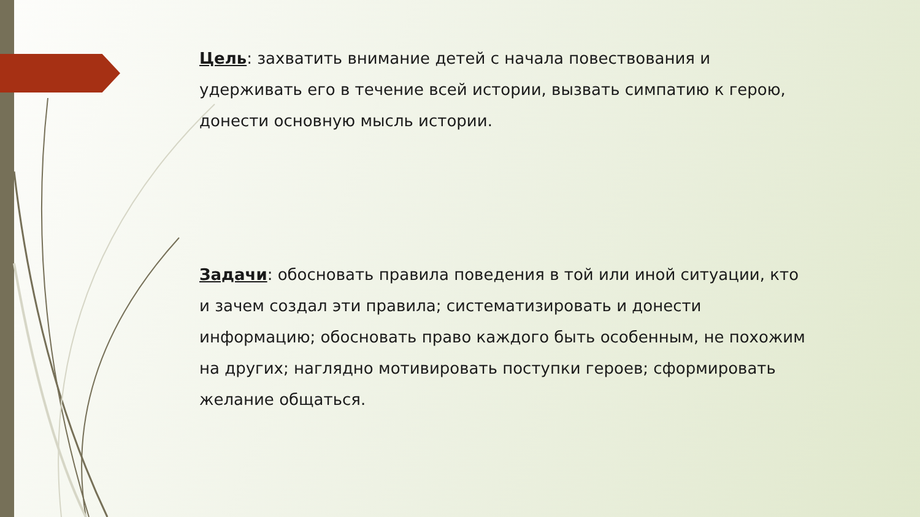Цель: захватить внимание детей с начала повествования и удерживать его в течение всей истории, вызвать симпатию к герою, донести основную мысль истории.
Задачи: обосновать правила поведения в той или иной ситуации, кто и зачем создал эти правила; систематизировать и донести информацию; обосновать право каждого быть особенным, не похожим на других; наглядно мотивировать поступки героев; сформировать желание общаться.